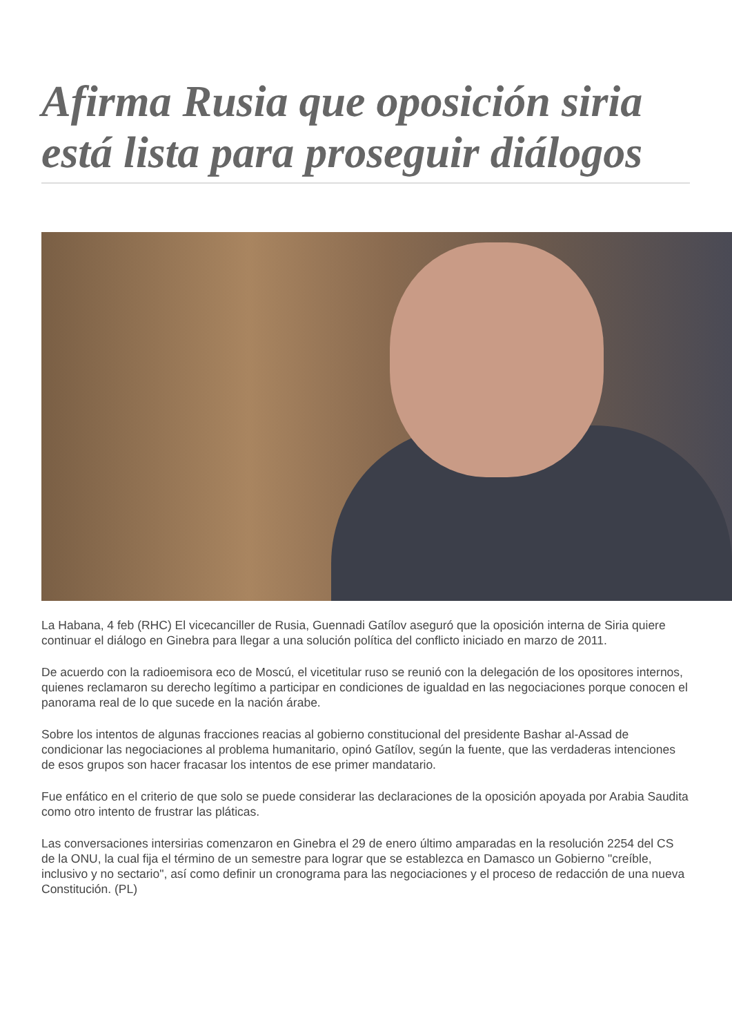Afirma Rusia que oposición siria está lista para proseguir diálogos
La Habana, 4 feb (RHC) El vicecanciller de Rusia, Guennadi Gatílov aseguró que la oposición interna de Siria quiere continuar el diálogo en Ginebra para llegar a una solución política del conflicto iniciado en marzo de 2011.
De acuerdo con la radioemisora eco de Moscú, el vicetitular ruso se reunió con la delegación de los opositores internos, quienes reclamaron su derecho legítimo a participar en condiciones de igualdad en las negociaciones porque conocen el panorama real de lo que sucede en la nación árabe.
Sobre los intentos de algunas fracciones reacias al gobierno constitucional del presidente Bashar al-Assad de condicionar las negociaciones al problema humanitario, opinó Gatílov, según la fuente, que las verdaderas intenciones de esos grupos son hacer fracasar los intentos de ese primer mandatario.
Fue enfático en el criterio de que solo se puede considerar las declaraciones de la oposición apoyada por Arabia Saudita como otro intento de frustrar las pláticas.
Las conversaciones intersirias comenzaron en Ginebra el 29 de enero último amparadas en la resolución 2254 del CS de la ONU, la cual fija el término de un semestre para lograr que se establezca en Damasco un Gobierno "creíble, inclusivo y no sectario", así como definir un cronograma para las negociaciones y el proceso de redacción de una nueva Constitución. (PL)